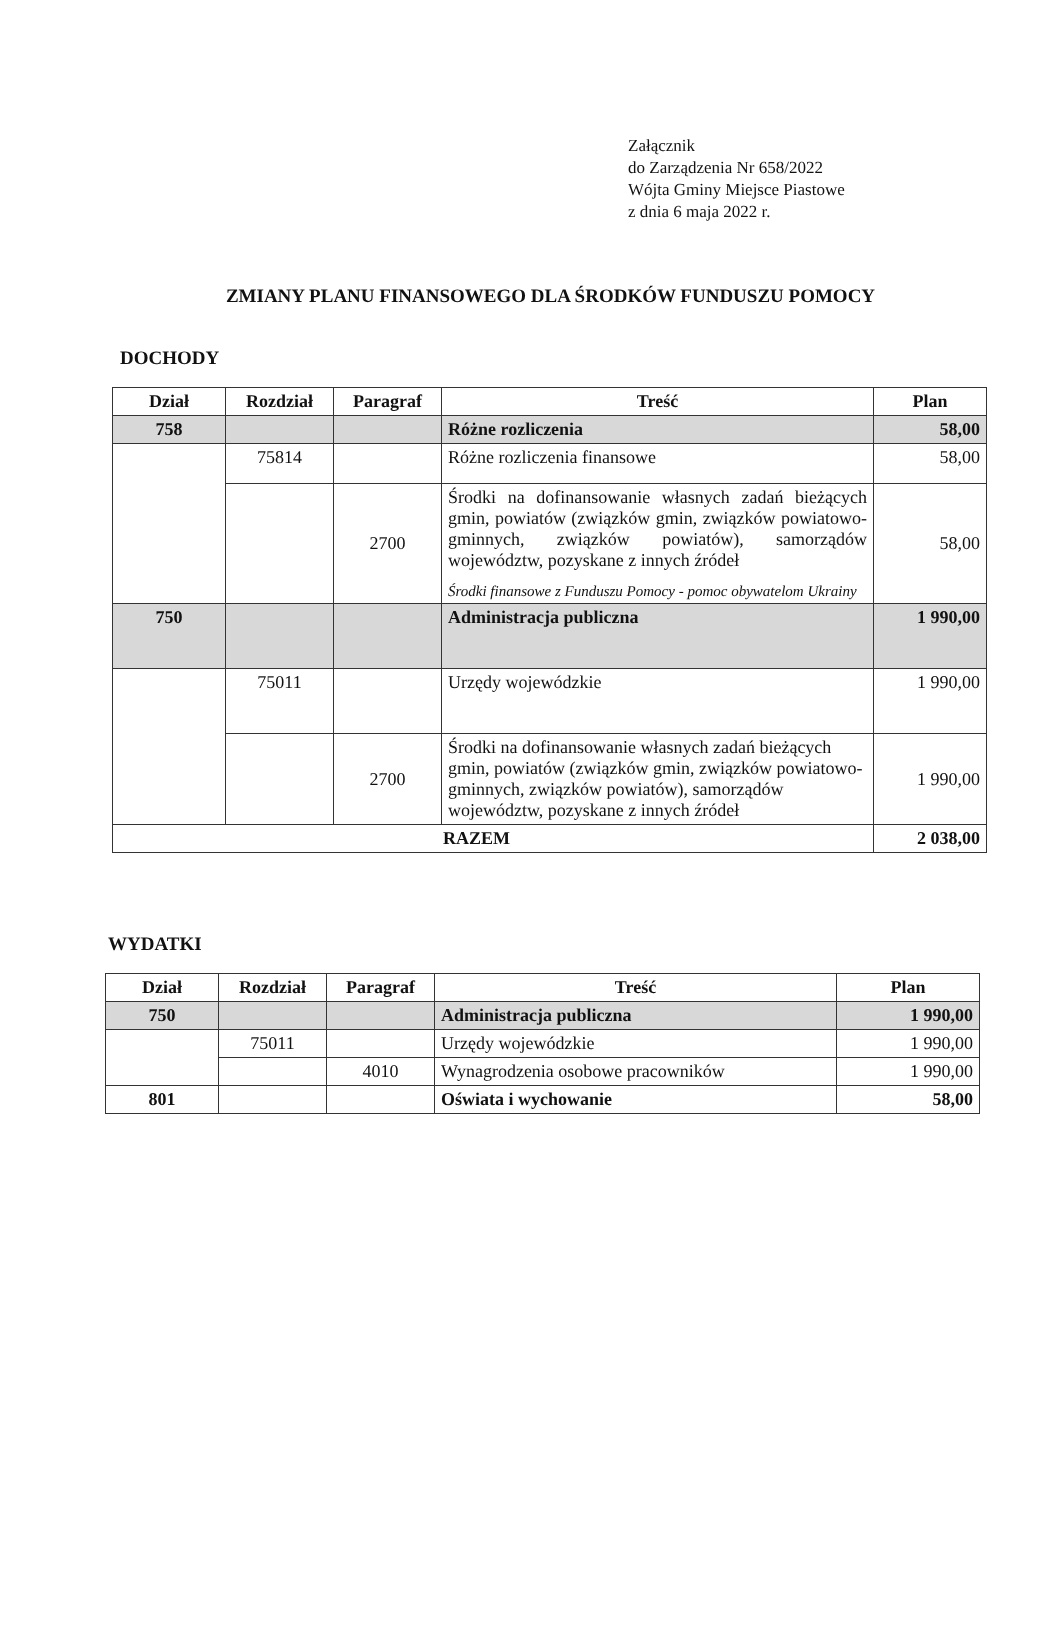Załącznik
do Zarządzenia Nr 658/2022
Wójta Gminy Miejsce Piastowe
z dnia 6 maja 2022 r.
ZMIANY PLANU FINANSOWEGO DLA ŚRODKÓW FUNDUSZU POMOCY
DOCHODY
| Dział | Rozdział | Paragraf | Treść | Plan |
| --- | --- | --- | --- | --- |
| 758 | | | Różne rozliczenia | 58,00 |
| | 75814 | | Różne rozliczenia finansowe | 58,00 |
| | | 2700 | Środki na dofinansowanie własnych zadań bieżących gmin, powiatów (związków gmin, związków powiatowo-gminnych, związków powiatów), samorządów województw, pozyskane z innych źródeł Środki finansowe z Funduszu Pomocy - pomoc obywatelom Ukrainy | 58,00 |
| 750 | | | Administracja publiczna | 1 990,00 |
| | 75011 | | Urzędy wojewódzkie | 1 990,00 |
| | | 2700 | Środki na dofinansowanie własnych zadań bieżących gmin, powiatów (związków gmin, związków powiatowo-gminnych, związków powiatów), samorządów województw, pozyskane z innych źródeł | 1 990,00 |
| RAZEM | | | | 2 038,00 |
WYDATKI
| Dział | Rozdział | Paragraf | Treść | Plan |
| --- | --- | --- | --- | --- |
| 750 | | | Administracja publiczna | 1 990,00 |
| | 75011 | | Urzędy wojewódzkie | 1 990,00 |
| | | 4010 | Wynagrodzenia osobowe pracowników | 1 990,00 |
| 801 | | | Oświata i wychowanie | 58,00 |